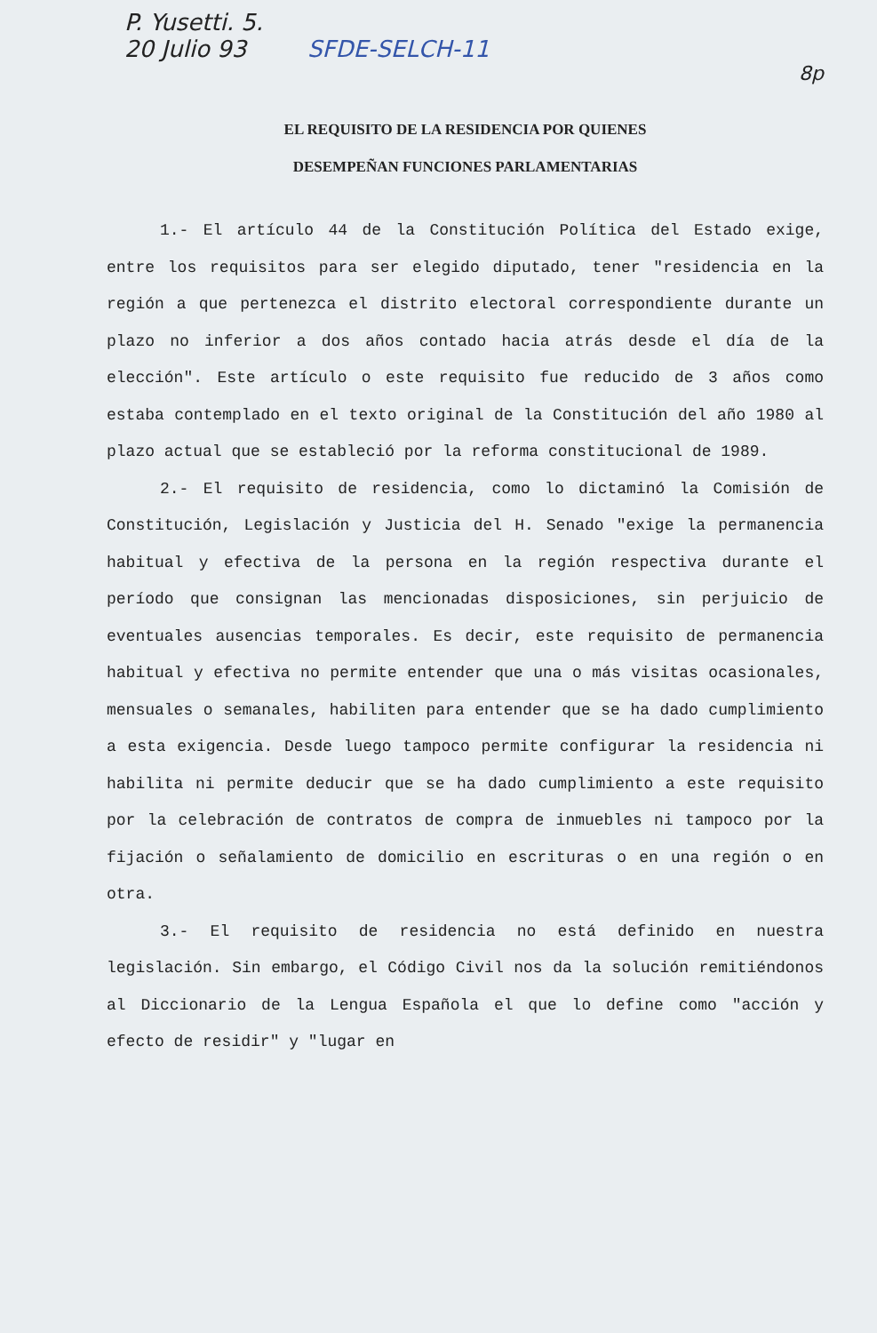P. Yusetti. 5.
20 Julio 93 SFDE-SELCH-11 8p
EL REQUISITO DE LA RESIDENCIA POR QUIENES
DESEMPEÑAN FUNCIONES PARLAMENTARIAS
1.- El artículo 44 de la Constitución Política del Estado exige, entre los requisitos para ser elegido diputado, tener "residencia en la región a que pertenezca el distrito electoral correspondiente durante un plazo no inferior a dos años contado hacia atrás desde el día de la elección". Este artículo o este requisito fue reducido de 3 años como estaba contemplado en el texto original de la Constitución del año 1980 al plazo actual que se estableció por la reforma constitucional de 1989.
2.- El requisito de residencia, como lo dictaminó la Comisión de Constitución, Legislación y Justicia del H. Senado "exige la permanencia habitual y efectiva de la persona en la región respectiva durante el período que consignan las mencionadas disposiciones, sin perjuicio de eventuales ausencias temporales. Es decir, este requisito de permanencia habitual y efectiva no permite entender que una o más visitas ocasionales, mensuales o semanales, habiliten para entender que se ha dado cumplimiento a esta exigencia. Desde luego tampoco permite configurar la residencia ni habilita ni permite deducir que se ha dado cumplimiento a este requisito por la celebración de contratos de compra de inmuebles ni tampoco por la fijación o señalamiento de domicilio en escrituras o en una región o en otra.
3.- El requisito de residencia no está definido en nuestra legislación. Sin embargo, el Código Civil nos da la solución remitiéndonos al Diccionario de la Lengua Española el que lo define como "acción y efecto de residir" y "lugar en